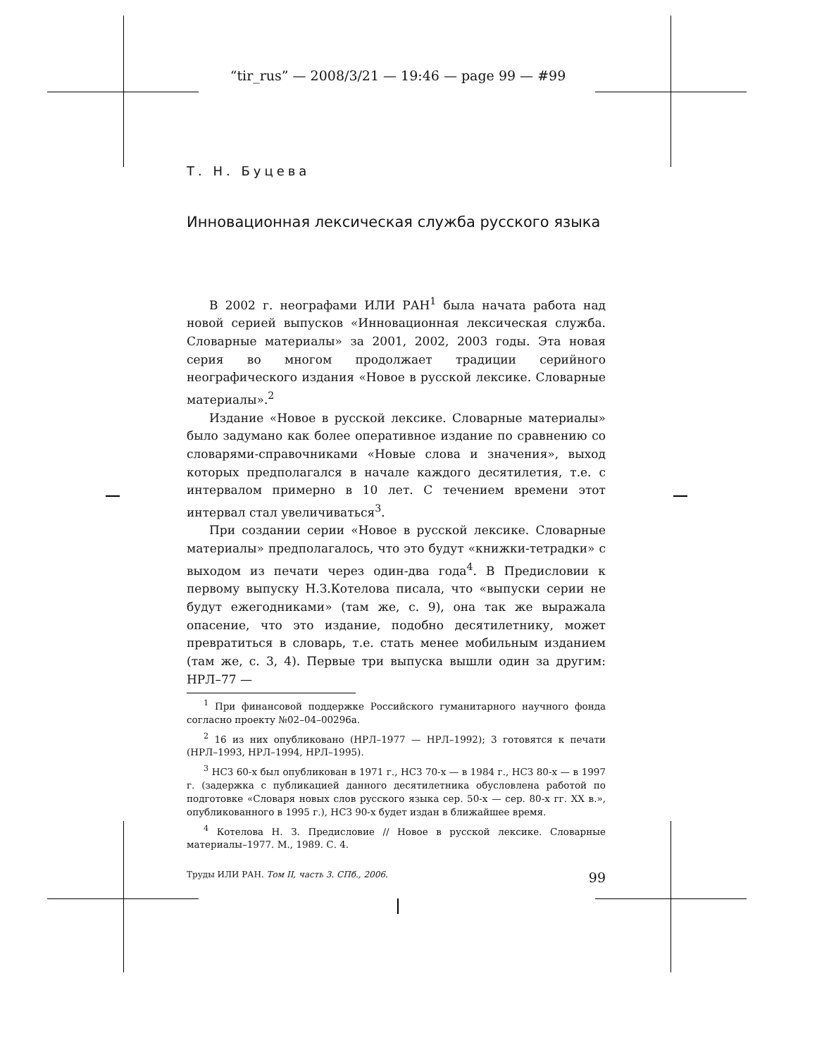“tir_rus” — 2008/3/21 — 19:46 — page 99 — #99
Т. Н. Буцева
Инновационная лексическая служба русского языка
В 2002 г. неографами ИЛИ РАН<sup>1</sup> была начата работа над новой серией выпусков «Инновационная лексическая служба. Словарные материалы» за 2001, 2002, 2003 годы. Эта новая серия во многом продолжает традиции серийного неографического издания «Новое в русской лексике. Словарные материалы».<sup>2</sup>
Издание «Новое в русской лексике. Словарные материалы» было задумано как более оперативное издание по сравнению со словарями-справочниками «Новые слова и значения», выход которых предполагался в начале каждого десятилетия, т.е. с интервалом примерно в 10 лет. С течением времени этот интервал стал увеличиваться<sup>3</sup>.
При создании серии «Новое в русской лексике. Словарные материалы» предполагалось, что это будут «книжки-тетрадки» с выходом из печати через один-два года<sup>4</sup>. В Предисловии к первому выпуску Н.З.Котелова писала, что «выпуски серии не будут ежегодниками» (там же, с. 9), она так же выражала опасение, что это издание, подобно десятилетнику, может превратиться в словарь, т.е. стать менее мобильным изданием (там же, с. 3, 4). Первые три выпуска вышли один за другим: НРЛ–77 —
<sup>1</sup> При финансовой поддержке Российского гуманитарного научного фонда согласно проекту №02–04–00296а.
<sup>2</sup> 16 из них опубликовано (НРЛ–1977 — НРЛ–1992); 3 готовятся к печати (НРЛ–1993, НРЛ–1994, НРЛ–1995).
<sup>3</sup> НСЗ 60-х был опубликован в 1971 г., НСЗ 70-х — в 1984 г., НСЗ 80-х — в 1997 г. (задержка с публикацией данного десятилетника обусловлена работой по подготовке «Словаря новых слов русского языка сер. 50-х — сер. 80-х гг. XX в.», опубликованного в 1995 г.), НСЗ 90-х будет издан в ближайшее время.
<sup>4</sup> Котелова Н. З. Предисловие // Новое в русской лексике. Словарные материалы–1977. М., 1989. С. 4.
Труды ИЛИ РАН. Том II, часть 3. СПб., 2006. 99